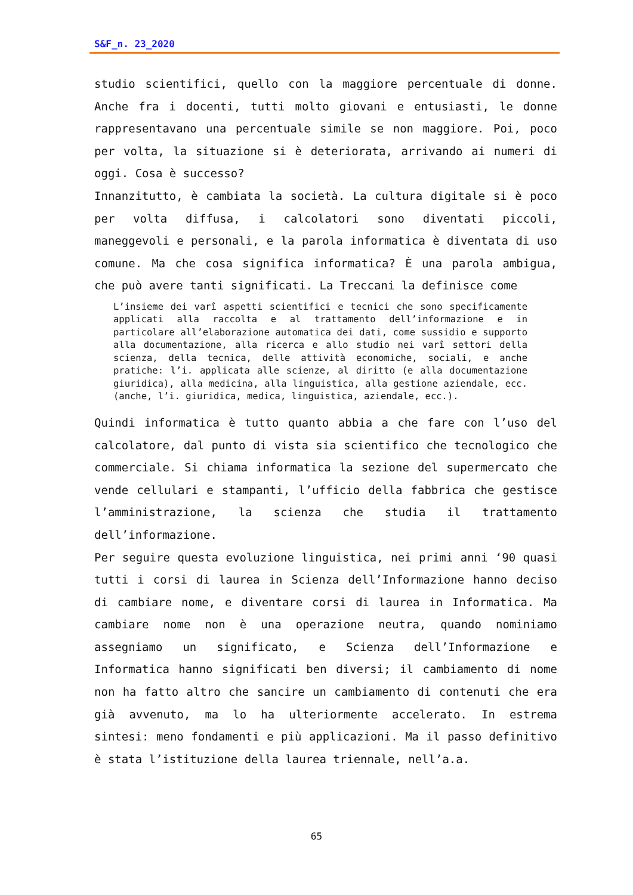S&F_n. 23_2020
studio scientifici, quello con la maggiore percentuale di donne. Anche fra i docenti, tutti molto giovani e entusiasti, le donne rappresentavano una percentuale simile se non maggiore. Poi, poco per volta, la situazione si è deteriorata, arrivando ai numeri di oggi. Cosa è successo?
Innanzitutto, è cambiata la società. La cultura digitale si è poco per volta diffusa, i calcolatori sono diventati piccoli, maneggevoli e personali, e la parola informatica è diventata di uso comune. Ma che cosa significa informatica? È una parola ambigua, che può avere tanti significati. La Treccani la definisce come
L’insieme dei varî aspetti scientifici e tecnici che sono specificamente applicati alla raccolta e al trattamento dell’informazione e in particolare all’elaborazione automatica dei dati, come sussidio e supporto alla documentazione, alla ricerca e allo studio nei varî settori della scienza, della tecnica, delle attività economiche, sociali, e anche pratiche: l’i. applicata alle scienze, al diritto (e alla documentazione giuridica), alla medicina, alla linguistica, alla gestione aziendale, ecc. (anche, l’i. giuridica, medica, linguistica, aziendale, ecc.).
Quindi informatica è tutto quanto abbia a che fare con l’uso del calcolatore, dal punto di vista sia scientifico che tecnologico che commerciale. Si chiama informatica la sezione del supermercato che vende cellulari e stampanti, l’ufficio della fabbrica che gestisce l’amministrazione, la scienza che studia il trattamento dell’informazione.
Per seguire questa evoluzione linguistica, nei primi anni ‘90 quasi tutti i corsi di laurea in Scienza dell’Informazione hanno deciso di cambiare nome, e diventare corsi di laurea in Informatica. Ma cambiare nome non è una operazione neutra, quando nominiamo assegniamo un significato, e Scienza dell’Informazione e Informatica hanno significati ben diversi; il cambiamento di nome non ha fatto altro che sancire un cambiamento di contenuti che era già avvenuto, ma lo ha ulteriormente accelerato. In estrema sintesi: meno fondamenti e più applicazioni. Ma il passo definitivo è stata l’istituzione della laurea triennale, nell’a.a.
65